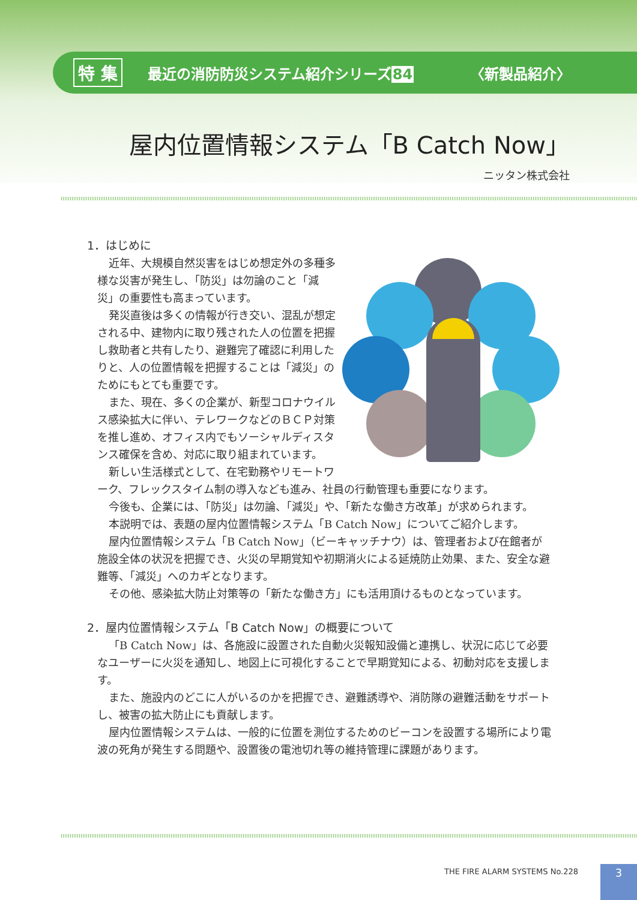特 集 最近の消防防災システム紹介シリーズ84 〈新製品紹介〉
屋内位置情報システム「B Catch Now」
ニッタン株式会社
1．はじめに
近年、大規模自然災害をはじめ想定外の多種多様な災害が発生し、「防災」は勿論のこと「減災」の重要性も高まっています。
発災直後は多くの情報が行き交い、混乱が想定される中、建物内に取り残された人の位置を把握し救助者と共有したり、避難完了確認に利用したりと、人の位置情報を把握することは「減災」のためにもとても重要です。
また、現在、多くの企業が、新型コロナウイルス感染拡大に伴い、テレワークなどのＢＣＰ対策を推し進め、オフィス内でもソーシャルディスタンス確保を含め、対応に取り組まれています。
新しい生活様式として、在宅勤務やリモートワーク、フレックスタイム制の導入なども進み、社員の行動管理も重要になります。
今後も、企業には、「防災」は勿論、「減災」や、「新たな働き方改革」が求められます。
本説明では、表題の屋内位置情報システム「B Catch Now」についてご紹介します。
屋内位置情報システム「B Catch Now」（ビーキャッチナウ）は、管理者および在館者が施設全体の状況を把握でき、火災の早期覚知や初期消火による延焼防止効果、また、安全な避難等、「減災」へのカギとなります。
その他、感染拡大防止対策等の「新たな働き方」にも活用頂けるものとなっています。
2．屋内位置情報システム「B Catch Now」の概要について
「B Catch Now」は、各施設に設置された自動火災報知設備と連携し、状況に応じて必要なユーザーに火災を通知し、地図上に可視化することで早期覚知による、初動対応を支援します。
また、施設内のどこに人がいるのかを把握でき、避難誘導や、消防隊の避難活動をサポートし、被害の拡大防止にも貢献します。
屋内位置情報システムは、一般的に位置を測位するためのビーコンを設置する場所により電波の死角が発生する問題や、設置後の電池切れ等の維持管理に課題があります。
THE FIRE ALARM SYSTEMS No.228 3